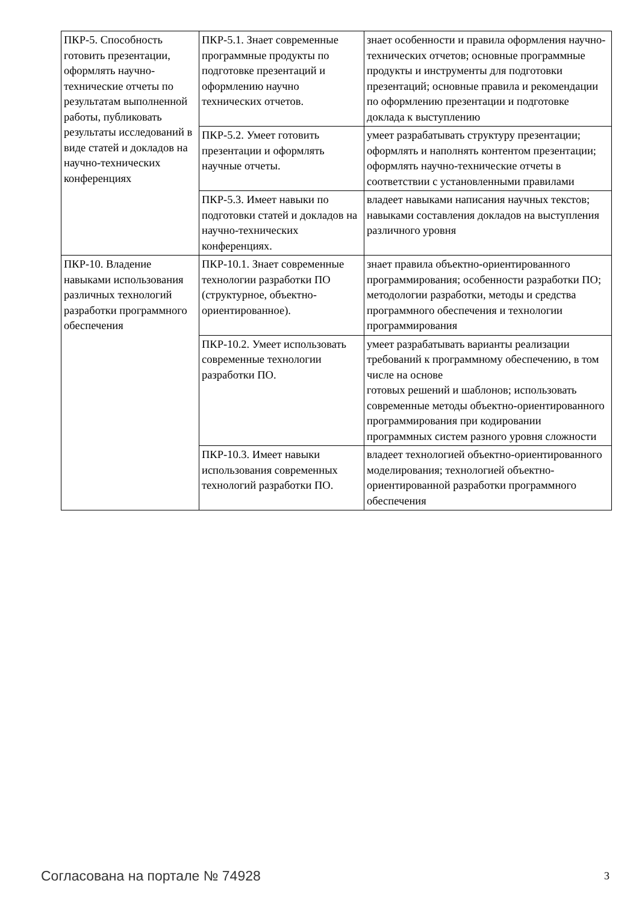| ПКР-5. Способность готовить презентации, оформлять научно-технические отчеты по результатам выполненной работы, публиковать результаты исследований в виде статей и докладов на научно-технических конференциях | ПКР-5.1. Знает современные программные продукты по подготовке презентаций и оформлению научно технических отчетов. | знает особенности и правила оформления научно-технических отчетов; основные программные продукты и инструменты для подготовки презентаций; основные правила и рекомендации по оформлению презентации и подготовке доклада к выступлению |
| | ПКР-5.2. Умеет готовить презентации и оформлять научные отчеты. | умеет разрабатывать структуру презентации; оформлять и наполнять контентом презентации; оформлять научно-технические отчеты в соответствии с установленными правилами |
| | ПКР-5.3. Имеет навыки по подготовки статей и докладов на научно-технических конференциях. | владеет навыками написания научных текстов; навыками составления докладов на выступления различного уровня |
| ПКР-10. Владение навыками использования различных технологий разработки программного обеспечения | ПКР-10.1. Знает современные технологии разработки ПО (структурное, объектно-ориентированное). | знает правила объектно-ориентированного программирования; особенности разработки ПО; методологии разработки, методы и средства программного обеспечения и технологии программирования |
| | ПКР-10.2. Умеет использовать современные технологии разработки ПО. | умеет разрабатывать варианты реализации требований к программному обеспечению, в том числе на основе готовых решений и шаблонов; использовать современные методы объектно-ориентированного программирования при кодировании программных систем разного уровня сложности |
| | ПКР-10.3. Имеет навыки использования современных технологий разработки ПО. | владеет технологией объектно-ориентированного моделирования; технологией объектно-ориентированной разработки программного обеспечения |
Согласована на портале № 74928 3